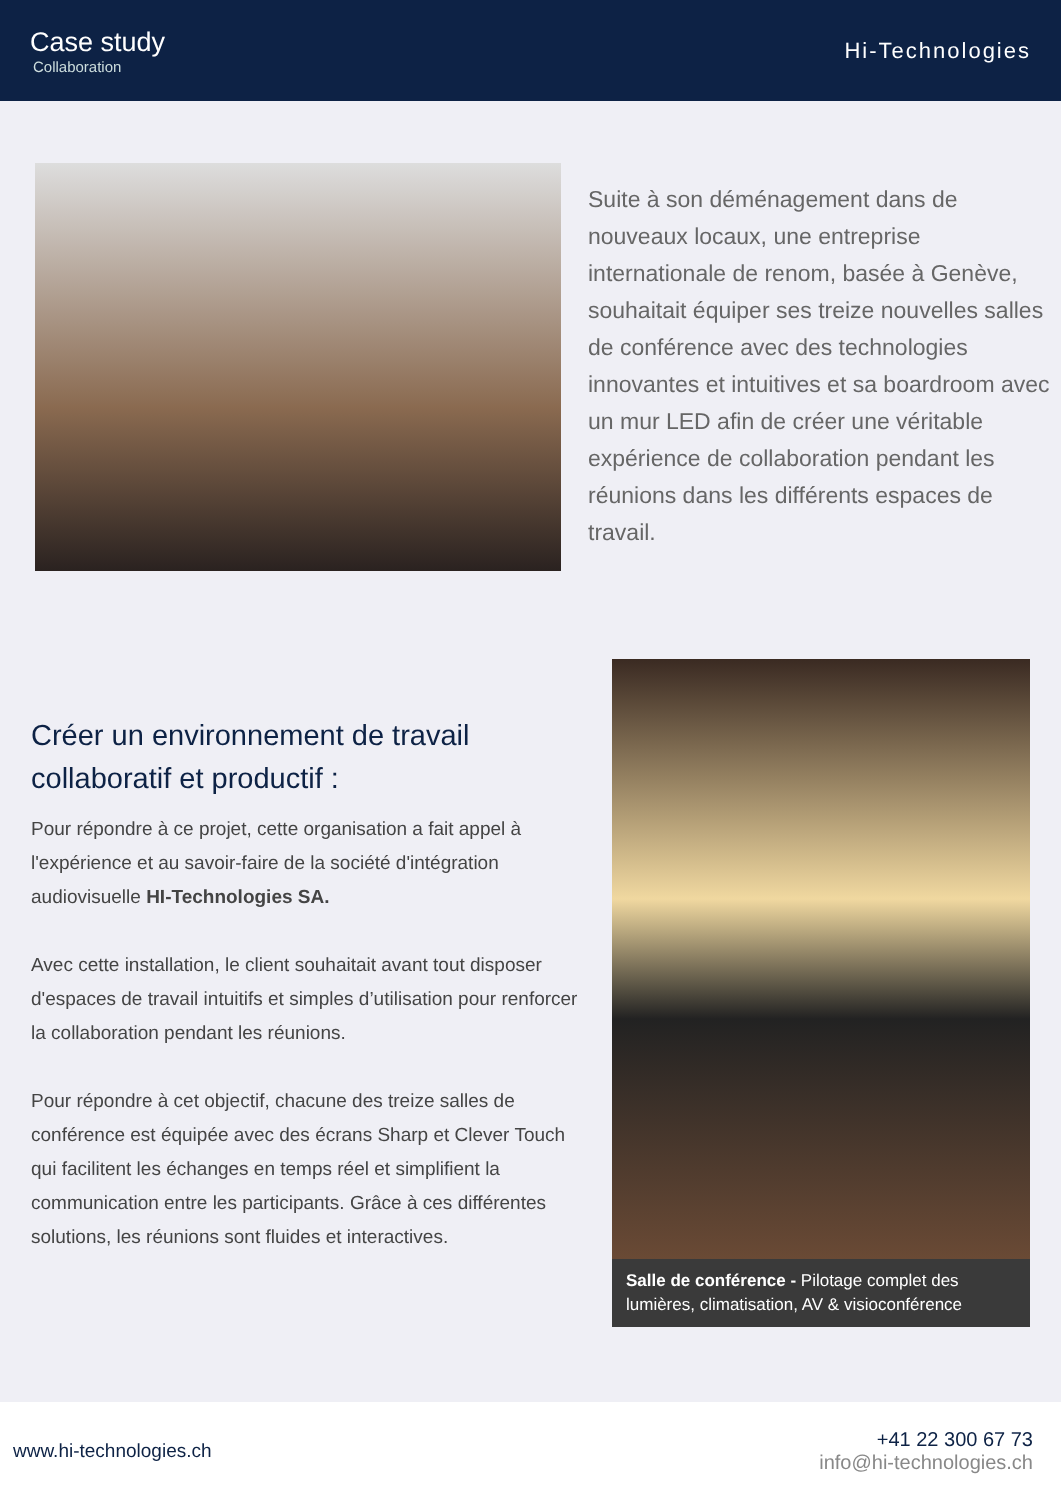Case study
Collaboration
Hi-Technologies
Suite à son déménagement dans de nouveaux locaux, une entreprise internationale de renom, basée à Genève, souhaitait équiper ses treize nouvelles salles de conférence avec des technologies innovantes et intuitives et sa boardroom avec un mur LED afin de créer une véritable expérience de collaboration pendant les réunions dans les différents espaces de travail.
Créer un environnement de travail collaboratif et productif :
Pour répondre à ce projet, cette organisation a fait appel à l'expérience et au savoir-faire de la société d'intégration audiovisuelle HI-Technologies SA.
Avec cette installation, le client souhaitait avant tout disposer d'espaces de travail intuitifs et simples d’utilisation pour renforcer la collaboration pendant les réunions.
Pour répondre à cet objectif, chacune des treize salles de conférence est équipée avec des écrans Sharp et Clever Touch qui facilitent les échanges en temps réel et simplifient la communication entre les participants. Grâce à ces différentes solutions, les réunions sont fluides et interactives.
Salle de conférence - Pilotage complet des lumières, climatisation, AV & visioconférence
www.hi-technologies.ch
+41 22 300 67 73
info@hi-technologies.ch